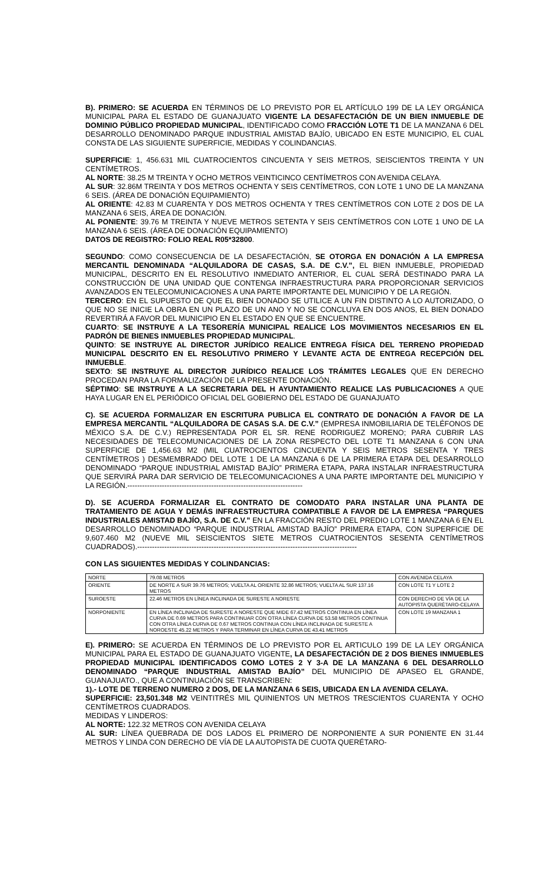B). PRIMERO: SE ACUERDA EN TÉRMINOS DE LO PREVISTO POR EL ARTÍCULO 199 DE LA LEY ORGÁNICA MUNICIPAL PARA EL ESTADO DE GUANAJUATO VIGENTE LA DESAFECTACIÓN DE UN BIEN INMUEBLE DE DOMINIO PÚBLICO PROPIEDAD MUNICIPAL, IDENTIFICADO COMO FRACCIÓN LOTE T1 DE LA MANZANA 6 DEL DESARROLLO DENOMINADO PARQUE INDUSTRIAL AMISTAD BAJÍO, UBICADO EN ESTE MUNICIPIO, EL CUAL CONSTA DE LAS SIGUIENTE SUPERFICIE, MEDIDAS Y COLINDANCIAS.
SUPERFICIE: 1, 456.631 MIL CUATROCIENTOS CINCUENTA Y SEIS METROS, SEISCIENTOS TREINTA Y UN CENTÍMETROS.
AL NORTE: 38.25 M TREINTA Y OCHO METROS VEINTICINCO CENTÍMETROS CON AVENIDA CELAYA.
AL SUR: 32.86M TREINTA Y DOS METROS OCHENTA Y SEIS CENTÍMETROS, CON LOTE 1 UNO DE LA MANZANA 6 SEIS. (ÁREA DE DONACIÓN EQUIPAMIENTO)
AL ORIENTE: 42.83 M CUARENTA Y DOS METROS OCHENTA Y TRES CENTÍMETROS CON LOTE 2 DOS DE LA MANZANA 6 SEIS, ÁREA DE DONACIÓN.
AL PONIENTE: 39.76 M TREINTA Y NUEVE METROS SETENTA Y SEIS CENTÍMETROS CON LOTE 1 UNO DE LA MANZANA 6 SEIS. (ÁREA DE DONACIÓN EQUIPAMIENTO)
DATOS DE REGISTRO: FOLIO REAL R05*32800.
SEGUNDO: COMO CONSECUENCIA DE LA DESAFECTACIÓN, SE OTORGA EN DONACIÓN A LA EMPRESA MERCANTIL DENOMINADA “ALQUILADORA DE CASAS, S.A. DE C.V.”, EL BIEN INMUEBLE, PROPIEDAD MUNICIPAL, DESCRITO EN EL RESOLUTIVO INMEDIATO ANTERIOR, EL CUAL SERÁ DESTINADO PARA LA CONSTRUCCIÓN DE UNA UNIDAD QUE CONTENGA INFRAESTRUCTURA PARA PROPORCIONAR SERVICIOS AVANZADOS EN TELECOMUNICACIONES A UNA PARTE IMPORTANTE DEL MUNICIPIO Y DE LA REGIÓN.
TERCERO: EN EL SUPUESTO DE QUE EL BIEN DONADO SE UTILICE A UN FIN DISTINTO A LO AUTORIZADO, O QUE NO SE INICIE LA OBRA EN UN PLAZO DE UN ANO Y NO SE CONCLUYA EN DOS ANOS, EL BIEN DONADO REVERTIRÁ A FAVOR DEL MUNICIPIO EN EL ESTADO EN QUE SE ENCUENTRE.
CUARTO: SE INSTRUYE A LA TESORERÍA MUNICIPAL REALICE LOS MOVIMIENTOS NECESARIOS EN EL PADRÓN DE BIENES INMUEBLES PROPIEDAD MUNICIPAL.
QUINTO: SE INSTRUYE AL DIRECTOR JURÍDICO REALICE ENTREGA FÍSICA DEL TERRENO PROPIEDAD MUNICIPAL DESCRITO EN EL RESOLUTIVO PRIMERO Y LEVANTE ACTA DE ENTREGA RECEPCIÓN DEL INMUEBLE.
SEXTO: SE INSTRUYE AL DIRECTOR JURÍDICO REALICE LOS TRÁMITES LEGALES QUE EN DERECHO PROCEDAN PARA LA FORMALIZACIÓN DE LA PRESENTE DONACIÓN.
SÉPTIMO: SE INSTRUYE A LA SECRETARIA DEL H AYUNTAMIENTO REALICE LAS PUBLICACIONES A QUE HAYA LUGAR EN EL PERIÓDICO OFICIAL DEL GOBIERNO DEL ESTADO DE GUANAJUATO
C). SE ACUERDA FORMALIZAR EN ESCRITURA PUBLICA EL CONTRATO DE DONACIÓN A FAVOR DE LA EMPRESA MERCANTIL “ALQUILADORA DE CASAS S.A. DE C.V.” (EMPRESA INMOBILIARIA DE TELÉFONOS DE MÉXICO S.A. DE C.V.) REPRESENTADA POR EL SR. RENE RODRIGUEZ MORENO; PARA CUBRIR LAS NECESIDADES DE TELECOMUNICACIONES DE LA ZONA RESPECTO DEL LOTE T1 MANZANA 6 CON UNA SUPERFICIE DE 1,456.63 M2 (MIL CUATROCIENTOS CINCUENTA Y SEIS METROS SESENTA Y TRES CENTÍMETROS ) DESMEMBRADO DEL LOTE 1 DE LA MANZANA 6 DE LA PRIMERA ETAPA DEL DESARROLLO DENOMINADO “PARQUE INDUSTRIAL AMISTAD BAJÍO” PRIMERA ETAPA, PARA INSTALAR INFRAESTRUCTURA QUE SERVIRÁ PARA DAR SERVICIO DE TELECOMUNICACIONES A UNA PARTE IMPORTANTE DEL MUNICIPIO Y LA REGIÓN.-----------------------------------------------------------------------
D). SE ACUERDA FORMALIZAR EL CONTRATO DE COMODATO PARA INSTALAR UNA PLANTA DE TRATAMIENTO DE AGUA Y DEMÁS INFRAESTRUCTURA COMPATIBLE A FAVOR DE LA EMPRESA “PARQUES INDUSTRIALES AMISTAD BAJÍO, S.A. DE C.V.” EN LA FRACCIÓN RESTO DEL PREDIO LOTE 1 MANZANA 6 EN EL DESARROLLO DENOMINADO “PARQUE INDUSTRIAL AMISTAD BAJÍO” PRIMERA ETAPA, CON SUPERFICIE DE 9,607.460 M2 (NUEVE MIL SEISCIENTOS SIETE METROS CUATROCIENTOS SESENTA CENTÍMETROS CUADRADOS).-----------------------------------------------------------------------------------------
CON LAS SIGUIENTES MEDIDAS Y COLINDANCIAS:
| NORTE | 79.08 METROS | CON AVENIDA CELAYA |
| ORIENTE | DE NORTE A SUR 39.76 METROS; VUELTA AL ORIENTE 32.86 METROS; VUELTA AL SUR 137.16 METROS | CON LOTE T1 Y LOTE 2 |
| SUROESTE | 22.46 METROS EN LÍNEA INCLINADA DE SURESTE A NORESTE | CON DERECHO DE VÍA DE LA AUTOPISTA QUERÉTARO-CELAYA |
| NORPONIENTE | EN LÍNEA INCLINADA DE SURESTE A NORESTE QUE MIDE 67.42 METROS CONTINUA EN LÍNEA CURVA DE 0.69 METROS PARA CONTINUAR CON OTRA LÍNEA CURVA DE 53.58 METROS CONTINUA CON OTRA LÍNEA CURVA DE 0.67 METROS CONTINUA CON LÍNEA INCLINADA DE SURESTE A NOROESTE 45.22 METROS Y PARA TERMINAR EN LÍNEA CURVA DE 43.41 METROS | CON LOTE 19 MANZANA 1 |
E). PRIMERO: SE ACUERDA EN TÉRMINOS DE LO PREVISTO POR EL ARTICULO 199 DE LA LEY ORGÁNICA MUNICIPAL PARA EL ESTADO DE GUANAJUATO VIGENTE, LA DESAFECTACIÓN DE 2 DOS BIENES INMUEBLES PROPIEDAD MUNICIPAL IDENTIFICADOS COMO LOTES 2 Y 3-A DE LA MANZANA 6 DEL DESARROLLO DENOMINADO “PARQUE INDUSTRIAL AMISTAD BAJÍO” DEL MUNICIPIO DE APASEO EL GRANDE, GUANAJUATO., QUE A CONTINUACIÓN SE TRANSCRIBEN:
1).- LOTE DE TERRENO NUMERO 2 DOS, DE LA MANZANA 6 SEIS, UBICADA EN LA AVENIDA CELAYA.
SUPERFICIE: 23,501.348 M2 VEINTITRÉS MIL QUINIENTOS UN METROS TRESCIENTOS CUARENTA Y OCHO CENTÍMETROS CUADRADOS.
MEDIDAS Y LINDEROS:
AL NORTE: 122.32 METROS CON AVENIDA CELAYA
AL SUR: LÍNEA QUEBRADA DE DOS LADOS EL PRIMERO DE NORPONIENTE A SUR PONIENTE EN 31.44 METROS Y LINDA CON DERECHO DE VÍA DE LA AUTOPISTA DE CUOTA QUERÉTARO-